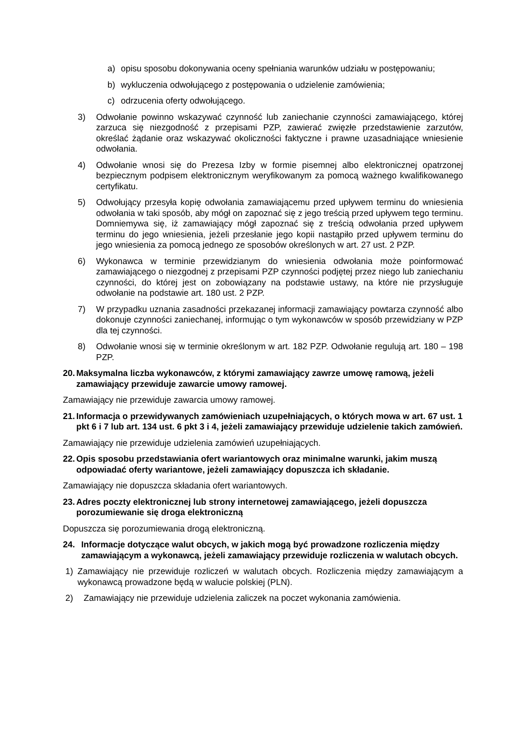a) opisu sposobu dokonywania oceny spełniania warunków udziału w postępowaniu;
b) wykluczenia odwołującego z postępowania o udzielenie zamówienia;
c) odrzucenia oferty odwołującego.
3) Odwołanie powinno wskazywać czynność lub zaniechanie czynności zamawiającego, której zarzuca się niezgodność z przepisami PZP, zawierać zwięzłe przedstawienie zarzutów, określać żądanie oraz wskazywać okoliczności faktyczne i prawne uzasadniające wniesienie odwołania.
4) Odwołanie wnosi się do Prezesa Izby w formie pisemnej albo elektronicznej opatrzonej bezpiecznym podpisem elektronicznym weryfikowanym za pomocą ważnego kwalifikowanego certyfikatu.
5) Odwołujący przesyła kopię odwołania zamawiającemu przed upływem terminu do wniesienia odwołania w taki sposób, aby mógł on zapoznać się z jego treścią przed upływem tego terminu. Domniemywa się, iż zamawiający mógł zapoznać się z treścią odwołania przed upływem terminu do jego wniesienia, jeżeli przesłanie jego kopii nastąpiło przed upływem terminu do jego wniesienia za pomocą jednego ze sposobów określonych w art. 27 ust. 2 PZP.
6) Wykonawca w terminie przewidzianym do wniesienia odwołania może poinformować zamawiającego o niezgodnej z przepisami PZP czynności podjętej przez niego lub zaniechaniu czynności, do której jest on zobowiązany na podstawie ustawy, na które nie przysługuje odwołanie na podstawie art. 180 ust. 2 PZP.
7) W przypadku uznania zasadności przekazanej informacji zamawiający powtarza czynność albo dokonuje czynności zaniechanej, informując o tym wykonawców w sposób przewidziany w PZP dla tej czynności.
8) Odwołanie wnosi się w terminie określonym w art. 182 PZP. Odwołanie regulują art. 180 – 198 PZP.
20. Maksymalna liczba wykonawców, z którymi zamawiający zawrze umowę ramową, jeżeli zamawiający przewiduje zawarcie umowy ramowej.
Zamawiający nie przewiduje zawarcia umowy ramowej.
21. Informacja o przewidywanych zamówieniach uzupełniających, o których mowa w art. 67 ust. 1 pkt 6 i 7 lub art. 134 ust. 6 pkt 3 i 4, jeżeli zamawiający przewiduje udzielenie takich zamówień.
Zamawiający nie przewiduje udzielenia zamówień uzupełniających.
22. Opis sposobu przedstawiania ofert wariantowych oraz minimalne warunki, jakim muszą odpowiadać oferty wariantowe, jeżeli zamawiający dopuszcza ich składanie.
Zamawiający nie dopuszcza składania ofert wariantowych.
23. Adres poczty elektronicznej lub strony internetowej zamawiającego, jeżeli dopuszcza porozumiewanie się droga elektroniczną
Dopuszcza się porozumiewania drogą elektroniczną.
24. Informacje dotyczące walut obcych, w jakich mogą być prowadzone rozliczenia między zamawiającym a wykonawcą, jeżeli zamawiający przewiduje rozliczenia w walutach obcych.
1) Zamawiający nie przewiduje rozliczeń w walutach obcych. Rozliczenia między zamawiającym a wykonawcą prowadzone będą w walucie polskiej (PLN).
2) Zamawiający nie przewiduje udzielenia zaliczek na poczet wykonania zamówienia.